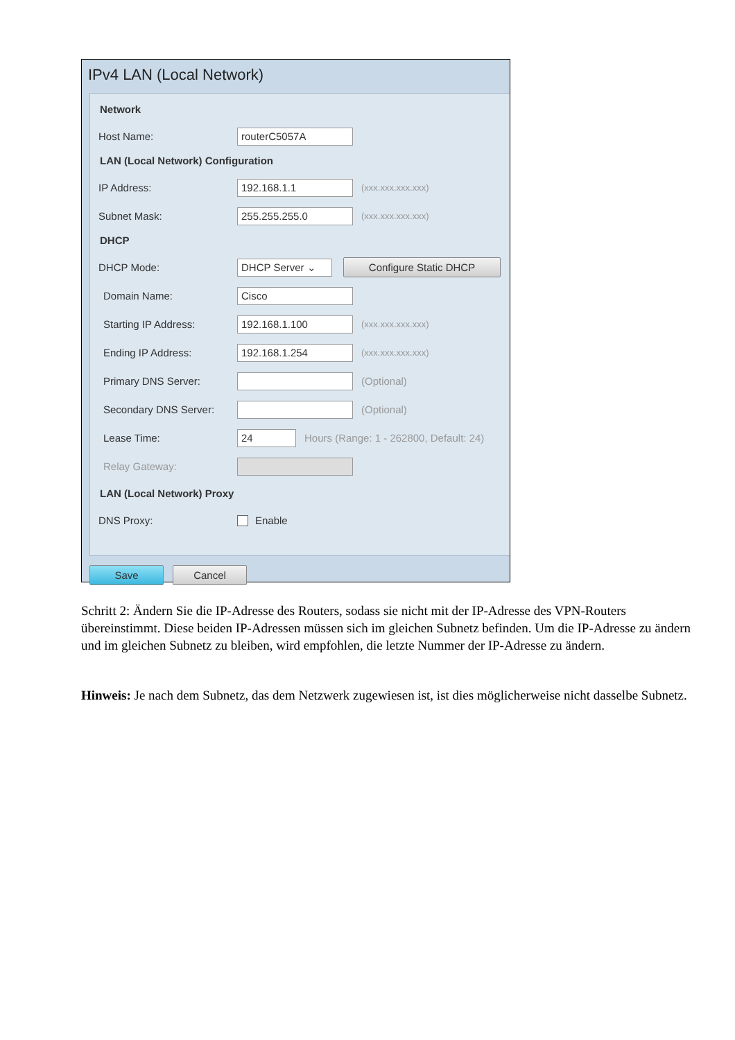IPv4 LAN (Local Network)
Network
Host Name: routerC5057A
LAN (Local Network) Configuration
IP Address: 192.168.1.1 (xxx.xxx.xxx.xxx)
Subnet Mask: 255.255.255.0 (xxx.xxx.xxx.xxx)
DHCP
DHCP Mode: DHCP Server ⌄ Configure Static DHCP
Domain Name: Cisco
Starting IP Address: 192.168.1.100 (xxx.xxx.xxx.xxx)
Ending IP Address: 192.168.1.254 (xxx.xxx.xxx.xxx)
Primary DNS Server: (Optional)
Secondary DNS Server: (Optional)
Lease Time: 24 Hours (Range: 1 - 262800, Default: 24)
Relay Gateway:
LAN (Local Network) Proxy
DNS Proxy: Enable
Save Cancel
Schritt 2: Ändern Sie die IP-Adresse des Routers, sodass sie nicht mit der IP-Adresse des VPN-Routers übereinstimmt. Diese beiden IP-Adressen müssen sich im gleichen Subnetz befinden. Um die IP-Adresse zu ändern und im gleichen Subnetz zu bleiben, wird empfohlen, die letzte Nummer der IP-Adresse zu ändern.
Hinweis: Je nach dem Subnetz, das dem Netzwerk zugewiesen ist, ist dies möglicherweise nicht dasselbe Subnetz.